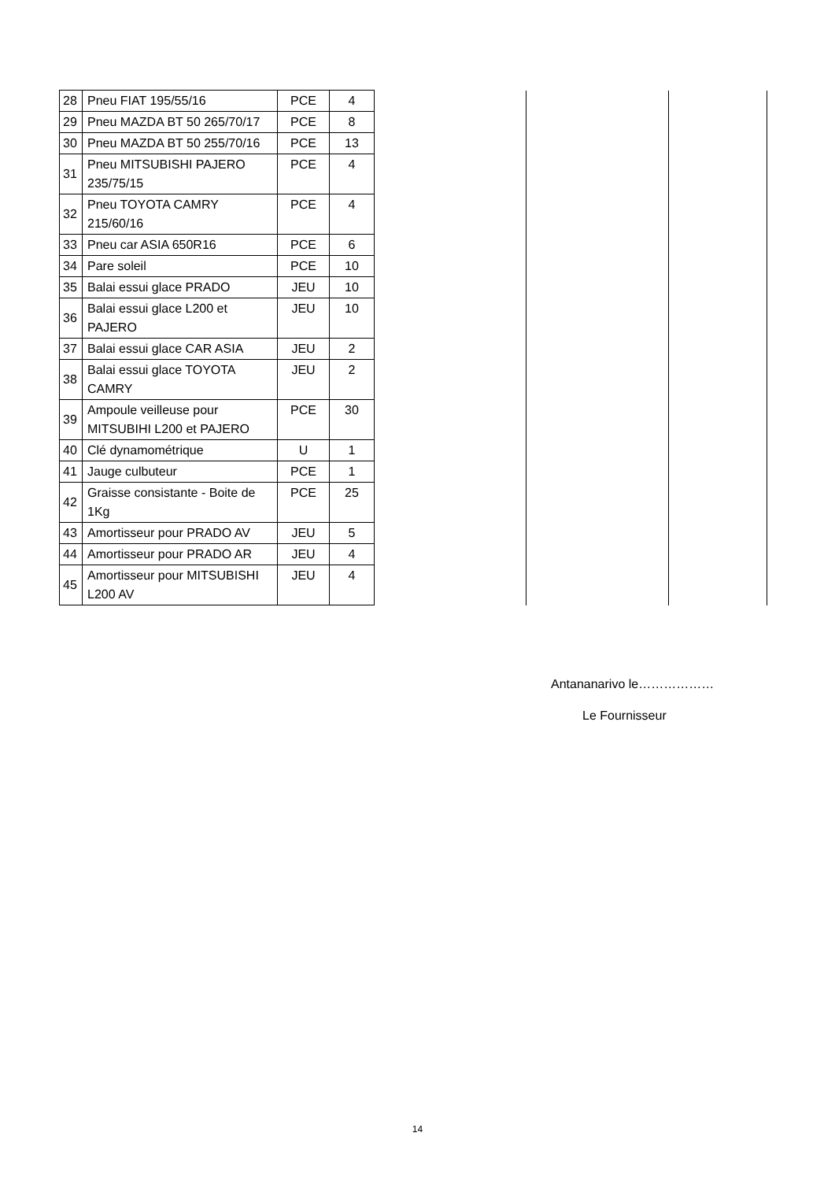| 28 | Pneu FIAT 195/55/16 | PCE | 4 | | | |
| 29 | Pneu MAZDA BT 50 265/70/17 | PCE | 8 | | | |
| 30 | Pneu MAZDA BT 50 255/70/16 | PCE | 13 | | | |
| 31 | Pneu MITSUBISHI PAJERO 235/75/15 | PCE | 4 | | | |
| 32 | Pneu TOYOTA CAMRY 215/60/16 | PCE | 4 | | | |
| 33 | Pneu car ASIA 650R16 | PCE | 6 | | | |
| 34 | Pare soleil | PCE | 10 | | | |
| 35 | Balai essui glace PRADO | JEU | 10 | | | |
| 36 | Balai essui glace L200 et PAJERO | JEU | 10 | | | |
| 37 | Balai essui glace CAR ASIA | JEU | 2 | | | |
| 38 | Balai essui glace TOYOTA CAMRY | JEU | 2 | | | |
| 39 | Ampoule veilleuse pour MITSUBIHI L200 et PAJERO | PCE | 30 | | | |
| 40 | Clé dynamométrique | U | 1 | | | |
| 41 | Jauge culbuteur | PCE | 1 | | | |
| 42 | Graisse consistante - Boite de 1Kg | PCE | 25 | | | |
| 43 | Amortisseur pour PRADO AV | JEU | 5 | | | |
| 44 | Amortisseur pour PRADO AR | JEU | 4 | | | |
| 45 | Amortisseur pour MITSUBISHI L200 AV | JEU | 4 | | | |
Antananarivo le………………
Le Fournisseur
14